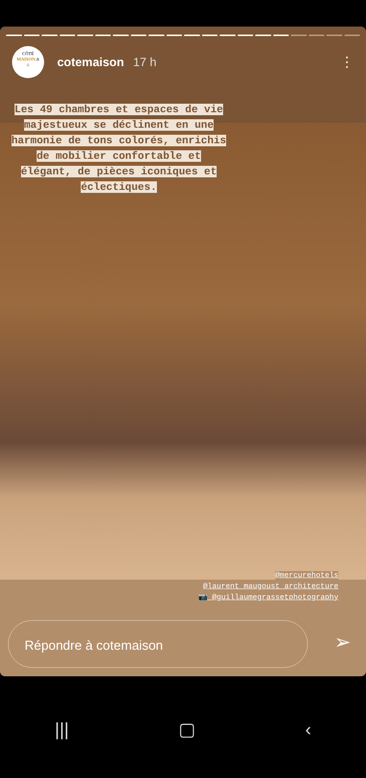CÔTÉ
MAISON.fr
⌂
cotemaison 17 h
⋮
Les 49 chambres et espaces de vie majestueux se déclinent en une harmonie de tons colorés, enrichis de mobilier confortable et élégant, de pièces iconiques et éclectiques.
@mercurehotels
@laurent_maugoust_architecture
📷 @guillaumegrassetphotography
Répondre à cotemaison
➢
||| ▢ ‹